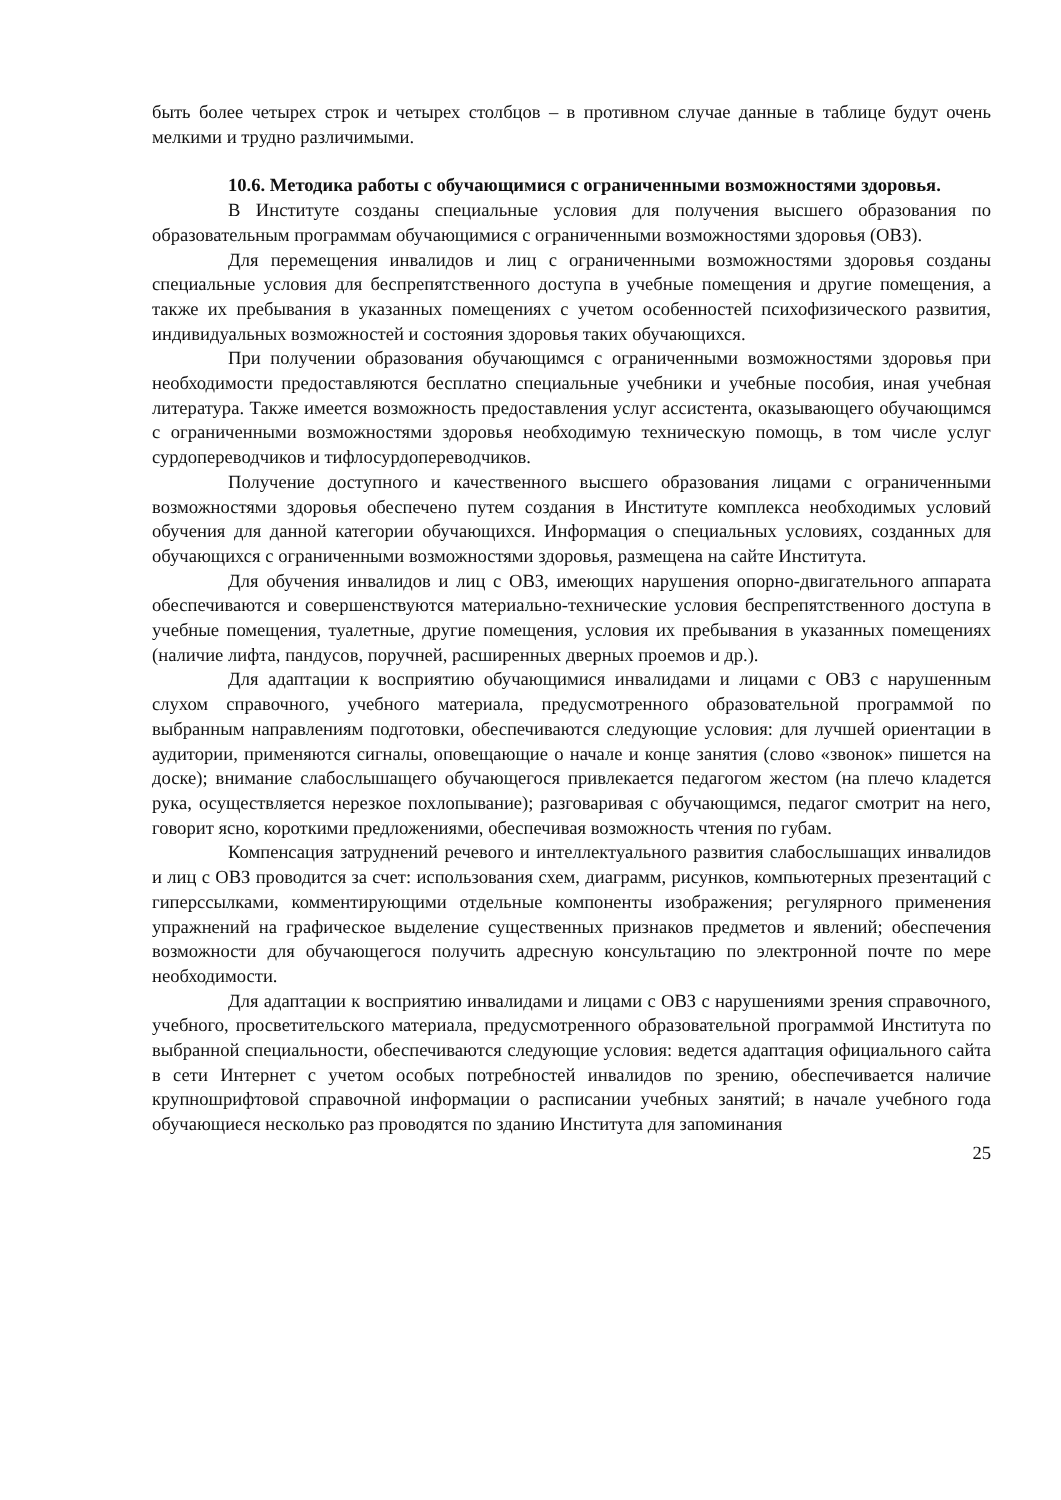быть более четырех строк и четырех столбцов – в противном случае данные в таблице будут очень мелкими и трудно различимыми.
10.6. Методика работы с обучающимися с ограниченными возможностями здоровья.
В Институте созданы специальные условия для получения высшего образования по образовательным программам обучающимися с ограниченными возможностями здоровья (ОВЗ).
Для перемещения инвалидов и лиц с ограниченными возможностями здоровья созданы специальные условия для беспрепятственного доступа в учебные помещения и другие помещения, а также их пребывания в указанных помещениях с учетом особенностей психофизического развития, индивидуальных возможностей и состояния здоровья таких обучающихся.
При получении образования обучающимся с ограниченными возможностями здоровья при необходимости предоставляются бесплатно специальные учебники и учебные пособия, иная учебная литература. Также имеется возможность предоставления услуг ассистента, оказывающего обучающимся с ограниченными возможностями здоровья необходимую техническую помощь, в том числе услуг сурдопереводчиков и тифлосурдопереводчиков.
Получение доступного и качественного высшего образования лицами с ограниченными возможностями здоровья обеспечено путем создания в Институте комплекса необходимых условий обучения для данной категории обучающихся. Информация о специальных условиях, созданных для обучающихся с ограниченными возможностями здоровья, размещена на сайте Института.
Для обучения инвалидов и лиц с ОВЗ, имеющих нарушения опорно-двигательного аппарата обеспечиваются и совершенствуются материально-технические условия беспрепятственного доступа в учебные помещения, туалетные, другие помещения, условия их пребывания в указанных помещениях (наличие лифта, пандусов, поручней, расширенных дверных проемов и др.).
Для адаптации к восприятию обучающимися инвалидами и лицами с ОВЗ с нарушенным слухом справочного, учебного материала, предусмотренного образовательной программой по выбранным направлениям подготовки, обеспечиваются следующие условия: для лучшей ориентации в аудитории, применяются сигналы, оповещающие о начале и конце занятия (слово «звонок» пишется на доске); внимание слабослышащего обучающегося привлекается педагогом жестом (на плечо кладется рука, осуществляется нерезкое похлопывание); разговаривая с обучающимся, педагог смотрит на него, говорит ясно, короткими предложениями, обеспечивая возможность чтения по губам.
Компенсация затруднений речевого и интеллектуального развития слабослышащих инвалидов и лиц с ОВЗ проводится за счет: использования схем, диаграмм, рисунков, компьютерных презентаций с гиперссылками, комментирующими отдельные компоненты изображения; регулярного применения упражнений на графическое выделение существенных признаков предметов и явлений; обеспечения возможности для обучающегося получить адресную консультацию по электронной почте по мере необходимости.
Для адаптации к восприятию инвалидами и лицами с ОВЗ с нарушениями зрения справочного, учебного, просветительского материала, предусмотренного образовательной программой Института по выбранной специальности, обеспечиваются следующие условия: ведется адаптация официального сайта в сети Интернет с учетом особых потребностей инвалидов по зрению, обеспечивается наличие крупношрифтовой справочной информации о расписании учебных занятий; в начале учебного года обучающиеся несколько раз проводятся по зданию Института для запоминания
25